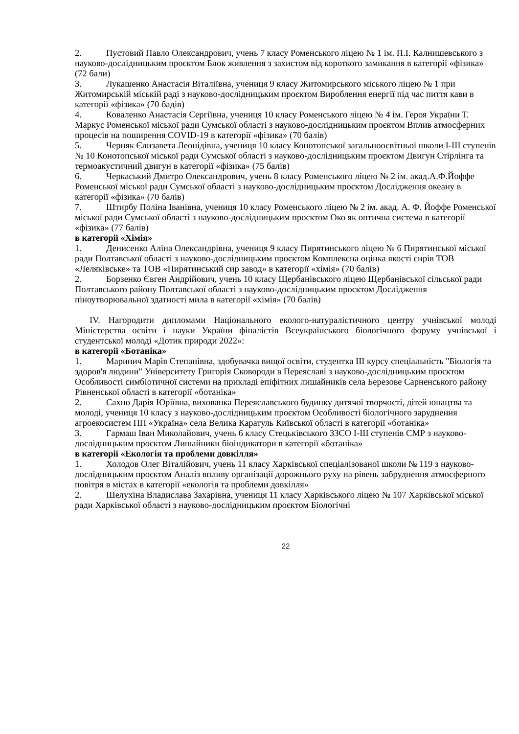2. Пустовий Павло Олександрович, учень 7 класу Роменського ліцею № 1 ім. П.І. Калнишевського з науково-дослідницьким проєктом Блок живлення з захистом від короткого замикання в категорії «фізика» (72 бали)
3. Лукашенко Анастасія Віталіївна, учениця 9 класу Житомирського міського ліцею № 1 при Житомирській міській раді з науково-дослідницьким проєктом Вироблення енергії під час пиття кави в категорії «фізика» (70 бадів)
4. Коваленко Анастасія Сергіївна, учениця 10 класу Роменського ліцею № 4 ім. Героя України Т. Маркус Роменської міської ради Сумської області з науково-дослідницьким проєктом Вплив атмосферних процесів на поширення COVID-19 в категорії «фізика» (70 балів)
5. Черняк Єлизавета Леонідівна, учениця 10 класу Конотопської загальноосвітньої школи І-ІІІ ступенів № 10 Конотопської міської ради Сумської області з науково-дослідницьким проєктом Двигун Стірлінга та термоакустичний двигун в категорії «фізика» (75 балів)
6. Черкаський Дмитро Олександрович, учень 8 класу Роменського ліцею № 2 ім. акад.А.Ф.Йоффе Роменської міської ради Сумської області з науково-дослідницьким проєктом Дослідження океану в категорії «фізика» (70 балів)
7. Штирбу Поліна Іванівна, учениця 10 класу Роменського ліцею № 2 ім. акад. А. Ф. Йоффе Роменської міської ради Сумської області з науково-дослідницьким проєктом Око як оптична система в категорії «фізика» (77 балів)
в категорії «Хімія»
1. Денисенко Аліна Олександрівна, учениця 9 класу Пирятинського ліцею № 6 Пирятинської міської ради Полтавської області з науково-дослідницьким проєктом Комплексна оцінка якості сирів ТОВ «Леляківське» та ТОВ «Пирятинський сир завод» в категорії «хімія» (70 балів)
2. Борзенко Євген Андрійович, учень 10 класу Щербанівського ліцею Щербанівської сільської ради Полтавського району Полтавської області з науково-дослідницьким проєктом Дослідження піноутворювальної здатності мила в категорії «хімія» (70 балів)
IV. Нагородити дипломами Національного еколого-натуралістичного центру учнівської молоді Міністерства освіти і науки України фіналістів Всеукраїнського біологічного форуму учнівської і студентської молоді «Дотик природи 2022»:
в категорії «Ботаніка»
1. Маринич Марія Степанівна, здобувачка вищої освіти, студентка ІІІ курсу спеціальність "Біологія та здоров'я людини" Університету Григорія Сковороди в Переяславі з науково-дослідницьким проєктом Особливості симбіотичної системи на прикладі епіфітних лишайників села Березове Сарненського району Рівненської області в категорії «ботаніка»
2. Сахно Дарія Юріївна, вихованка Переяславського будинку дитячої творчості, дітей юнацтва та молоді, учениця 10 класу з науково-дослідницьким проєктом Особливості біологічного заруднення агроекосистем ПП «Україна» села Велика Каратуль Київської області в категорії «ботаніка»
3. Гармаш Іван Миколайович, учень 6 класу Стецьківського ЗЗСО І-ІІІ ступенів СМР з науково-дослідницьким проєктом Лишайники біоіндикатори в категорії «ботаніка»
в категорії «Екологія та проблеми довкілля»
1. Холодов Олег Віталійович, учень 11 класу Харківської спеціалізованої школи № 119 з науково-дослідницьким проєктом Аналіз впливу організації дорожнього руху на рівень забруднення атмосферного повітря в містах в категорії «екологія та проблеми довкілля»
2. Шелухіна Владислава Захарівна, учениця 11 класу Харківського ліцею № 107 Харківської міської ради Харківської області з науково-дослідницьким проєктом Біологічні
22